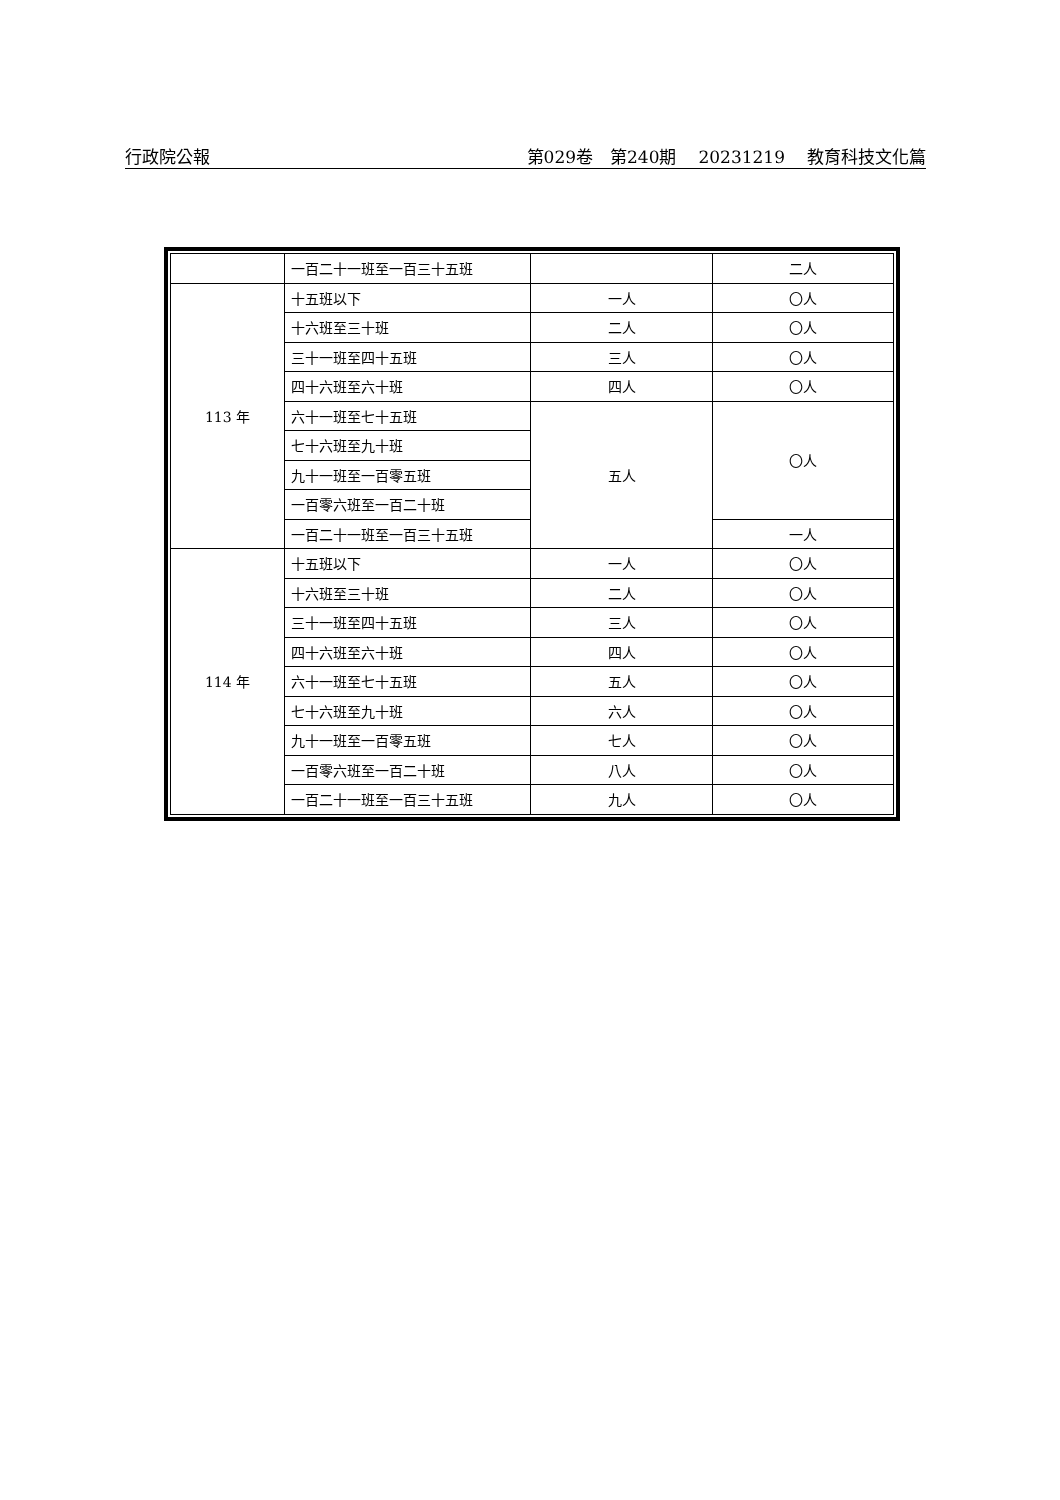行政院公報 第029卷　第240期 20231219 教育科技文化篇
| | 一百二十一班至一百三十五班 | | 二人 |
| 113 年 | 十五班以下 | 一人 | 〇人 |
| | 十六班至三十班 | 二人 | 〇人 |
| | 三十一班至四十五班 | 三人 | 〇人 |
| | 四十六班至六十班 | 四人 | 〇人 |
| | 六十一班至七十五班 | 五人 | 〇人 |
| | 七十六班至九十班 | | |
| | 九十一班至一百零五班 | | |
| | 一百零六班至一百二十班 | | |
| | 一百二十一班至一百三十五班 | | 一人 |
| 114 年 | 十五班以下 | 一人 | 〇人 |
| | 十六班至三十班 | 二人 | 〇人 |
| | 三十一班至四十五班 | 三人 | 〇人 |
| | 四十六班至六十班 | 四人 | 〇人 |
| | 六十一班至七十五班 | 五人 | 〇人 |
| | 七十六班至九十班 | 六人 | 〇人 |
| | 九十一班至一百零五班 | 七人 | 〇人 |
| | 一百零六班至一百二十班 | 八人 | 〇人 |
| | 一百二十一班至一百三十五班 | 九人 | 〇人 |